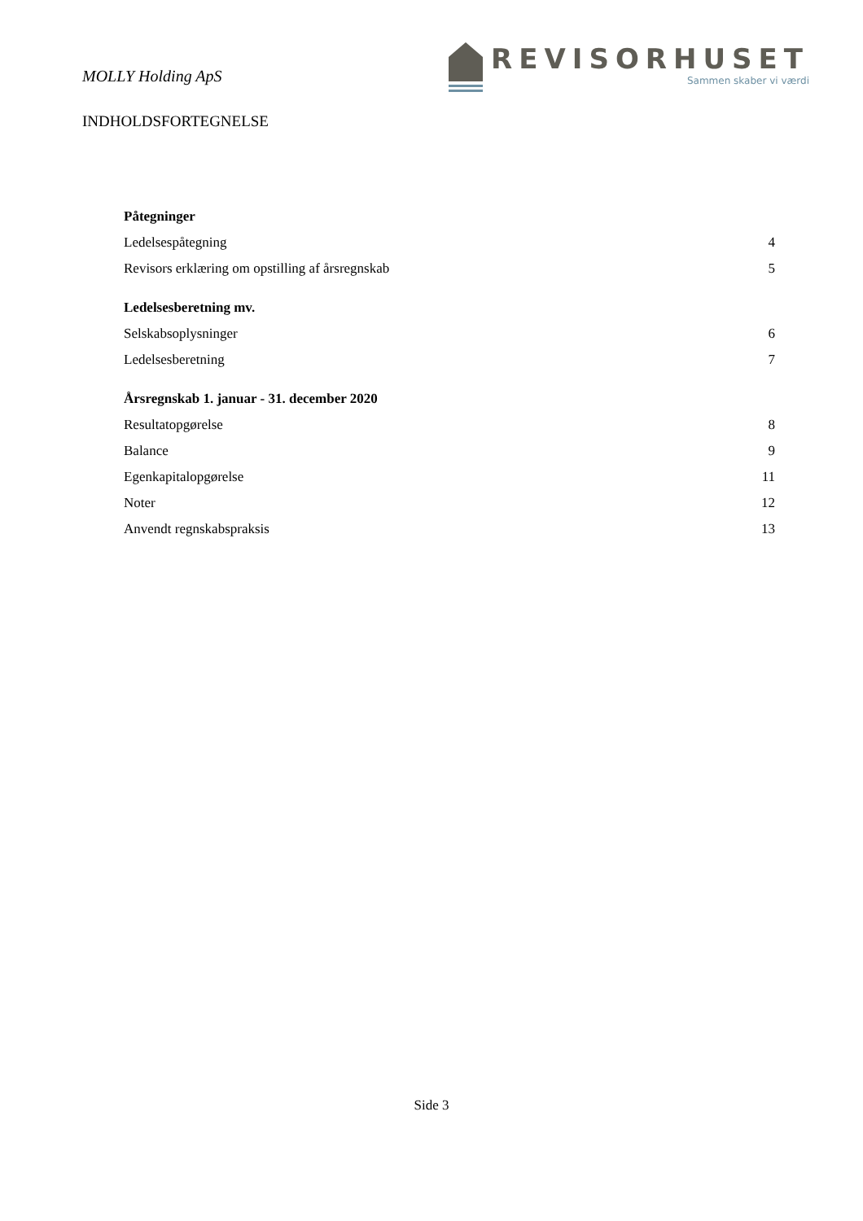MOLLY Holding ApS
REVISORHUSET
Sammen skaber vi værdi
INDHOLDSFORTEGNELSE
Påtegninger
Ledelsespåtegning 4
Revisors erklæring om opstilling af årsregnskab 5
Ledelsesberetning mv.
Selskabsoplysninger 6
Ledelsesberetning 7
Årsregnskab 1. januar - 31. december 2020
Resultatopgørelse 8
Balance 9
Egenkapitalopgørelse 11
Noter 12
Anvendt regnskabspraksis 13
Side 3